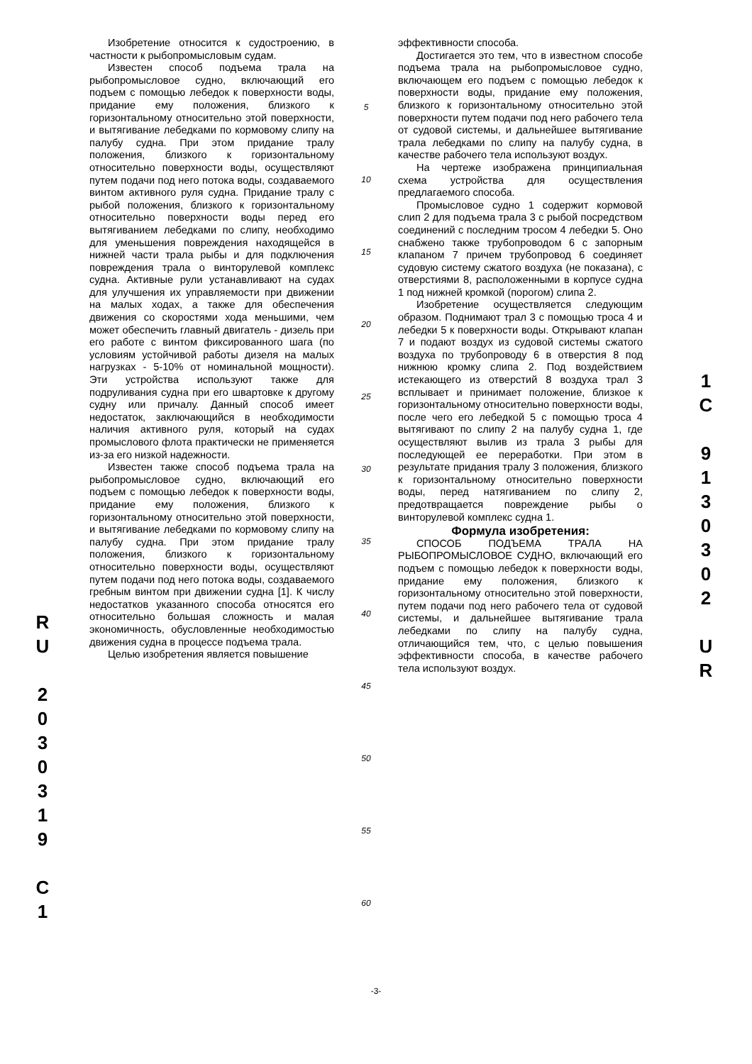Изобретение относится к судостроению, в частности к рыбопромысловым судам.
Известен способ подъема трала на рыбопромысловое судно, включающий его подъем с помощью лебедок к поверхности воды, придание ему положения, близкого к горизонтальному относительно этой поверхности, и вытягивание лебедками по кормовому слипу на палубу судна. При этом придание тралу положения, близкого к горизонтальному относительно поверхности воды, осуществляют путем подачи под него потока воды, создаваемого винтом активного руля судна. Придание тралу с рыбой положения, близкого к горизонтальному относительно поверхности воды перед его вытягиванием лебедками по слипу, необходимо для уменьшения повреждения находящейся в нижней части трала рыбы и для подключения повреждения трала о винторулевой комплекс судна. Активные рули устанавливают на судах для улучшения их управляемости при движении на малых ходах, а также для обеспечения движения со скоростями хода меньшими, чем может обеспечить главный двигатель - дизель при его работе с винтом фиксированного шага (по условиям устойчивой работы дизеля на малых нагрузках - 5-10% от номинальной мощности). Эти устройства используют также для подруливания судна при его швартовке к другому судну или причалу. Данный способ имеет недостаток, заключающийся в необходимости наличия активного руля, который на судах промыслового флота практически не применяется из-за его низкой надежности.
Известен также способ подъема трала на рыбопромысловое судно, включающий его подъем с помощью лебедок к поверхности воды, придание ему положения, близкого к горизонтальному относительно этой поверхности, и вытягивание лебедками по кормовому слипу на палубу судна. При этом придание тралу положения, близкого к горизонтальному относительно поверхности воды, осуществляют путем подачи под него потока воды, создаваемого гребным винтом при движении судна [1]. К числу недостатков указанного способа относятся его относительно большая сложность и малая экономичность, обусловленные необходимостью движения судна в процессе подъема трала.
Целью изобретения является повышение
5
10
15
20
25
30
35
40
45
50
55
60
эффективности способа.
Достигается это тем, что в известном способе подъема трала на рыбопромысловое судно, включающем его подъем с помощью лебедок к поверхности воды, придание ему положения, близкого к горизонтальному относительно этой поверхности путем подачи под него рабочего тела от судовой системы, и дальнейшее вытягивание трала лебедками по слипу на палубу судна, в качестве рабочего тела используют воздух.
На чертеже изображена принципиальная схема устройства для осуществления предлагаемого способа.
Промысловое судно 1 содержит кормовой слип 2 для подъема трала 3 с рыбой посредством соединений с последним тросом 4 лебедки 5. Оно снабжено также трубопроводом 6 с запорным клапаном 7 причем трубопровод 6 соединяет судовую систему сжатого воздуха (не показана), с отверстиями 8, расположенными в корпусе судна 1 под нижней кромкой (порогом) слипа 2.
Изобретение осуществляется следующим образом. Поднимают трал 3 с помощью троса 4 и лебедки 5 к поверхности воды. Открывают клапан 7 и подают воздух из судовой системы сжатого воздуха по трубопроводу 6 в отверстия 8 под нижнюю кромку слипа 2. Под воздействием истекающего из отверстий 8 воздуха трал 3 всплывает и принимает положение, близкое к горизонтальному относительно поверхности воды, после чего его лебедкой 5 с помощью троса 4 вытягивают по слипу 2 на палубу судна 1, где осуществляют вылив из трала 3 рыбы для последующей ее переработки. При этом в результате придания тралу 3 положения, близкого к горизонтальному относительно поверхности воды, перед натягиванием по слипу 2, предотвращается повреждение рыбы о винторулевой комплекс судна 1.
Формула изобретения:
СПОСОБ ПОДЪЕМА ТРАЛА НА РЫБОПРОМЫСЛОВОЕ СУДНО, включающий его подъем с помощью лебедок к поверхности воды, придание ему положения, близкого к горизонтальному относительно этой поверхности, путем подачи под него рабочего тела от судовой системы, и дальнейшее вытягивание трала лебедками по слипу на палубу судна, отличающийся тем, что, с целью повышения эффективности способа, в качестве рабочего тела используют воздух.
R
U
2
0
3
0
3
1
9
C
1
1
C
9
1
3
0
3
0
2
U
R
-3-